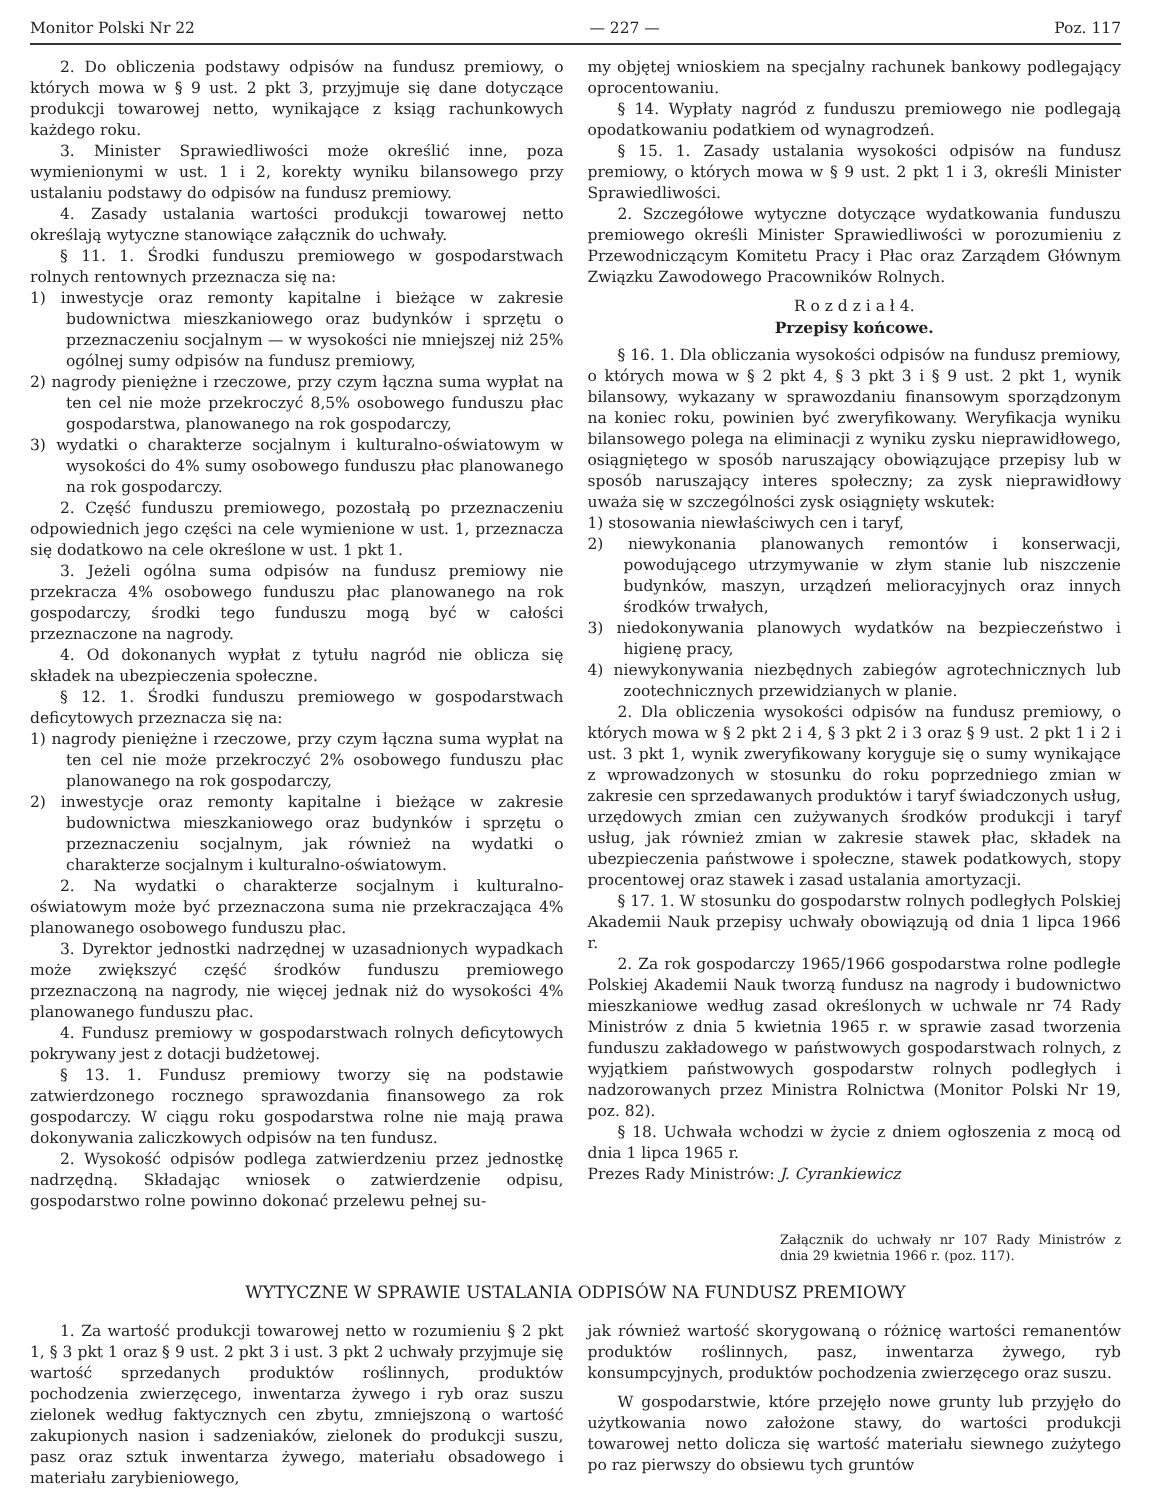Monitor Polski Nr 22 — 227 — Poz. 117
2. Do obliczenia podstawy odpisów na fundusz premiowy, o których mowa w § 9 ust. 2 pkt 3, przyjmuje się dane dotyczące produkcji towarowej netto, wynikające z ksiąg rachunkowych każdego roku.
3. Minister Sprawiedliwości może określić inne, poza wymienionymi w ust. 1 i 2, korekty wyniku bilansowego przy ustalaniu podstawy do odpisów na fundusz premiowy.
4. Zasady ustalania wartości produkcji towarowej netto określają wytyczne stanowiące załącznik do uchwały.
§ 11. 1. Środki funduszu premiowego w gospodarstwach rolnych rentownych przeznacza się na:
1) inwestycje oraz remonty kapitalne i bieżące w zakresie budownictwa mieszkaniowego oraz budynków i sprzętu o przeznaczeniu socjalnym — w wysokości nie mniejszej niż 25% ogólnej sumy odpisów na fundusz premiowy,
2) nagrody pieniężne i rzeczowe, przy czym łączna suma wypłat na ten cel nie może przekroczyć 8,5% osobowego funduszu płac gospodarstwa, planowanego na rok gospodarczy,
3) wydatki o charakterze socjalnym i kulturalno-oświatowym w wysokości do 4% sumy osobowego funduszu płac planowanego na rok gospodarczy.
2. Część funduszu premiowego, pozostałą po przeznaczeniu odpowiednich jego części na cele wymienione w ust. 1, przeznacza się dodatkowo na cele określone w ust. 1 pkt 1.
3. Jeżeli ogólna suma odpisów na fundusz premiowy nie przekracza 4% osobowego funduszu płac planowanego na rok gospodarczy, środki tego funduszu mogą być w całości przeznaczone na nagrody.
4. Od dokonanych wypłat z tytułu nagród nie oblicza się składek na ubezpieczenia społeczne.
§ 12. 1. Środki funduszu premiowego w gospodarstwach deficytowych przeznacza się na:
1) nagrody pieniężne i rzeczowe, przy czym łączna suma wypłat na ten cel nie może przekroczyć 2% osobowego funduszu płac planowanego na rok gospodarczy,
2) inwestycje oraz remonty kapitalne i bieżące w zakresie budownictwa mieszkaniowego oraz budynków i sprzętu o przeznaczeniu socjalnym, jak również na wydatki o charakterze socjalnym i kulturalno-oświatowym.
2. Na wydatki o charakterze socjalnym i kulturalno-oświatowym może być przeznaczona suma nie przekraczająca 4% planowanego osobowego funduszu płac.
3. Dyrektor jednostki nadrzędnej w uzasadnionych wypadkach może zwiększyć część środków funduszu premiowego przeznaczoną na nagrody, nie więcej jednak niż do wysokości 4% planowanego funduszu płac.
4. Fundusz premiowy w gospodarstwach rolnych deficytowych pokrywany jest z dotacji budżetowej.
§ 13. 1. Fundusz premiowy tworzy się na podstawie zatwierdzonego rocznego sprawozdania finansowego za rok gospodarczy. W ciągu roku gospodarstwa rolne nie mają prawa dokonywania zaliczkowych odpisów na ten fundusz.
2. Wysokość odpisów podlega zatwierdzeniu przez jednostkę nadrzędną. Składając wniosek o zatwierdzenie odpisu, gospodarstwo rolne powinno dokonać przelewu pełnej su-
my objętej wnioskiem na specjalny rachunek bankowy podlegający oprocentowaniu.
§ 14. Wypłaty nagród z funduszu premiowego nie podlegają opodatkowaniu podatkiem od wynagrodzeń.
§ 15. 1. Zasady ustalania wysokości odpisów na fundusz premiowy, o których mowa w § 9 ust. 2 pkt 1 i 3, określi Minister Sprawiedliwości.
2. Szczegółowe wytyczne dotyczące wydatkowania funduszu premiowego określi Minister Sprawiedliwości w porozumieniu z Przewodniczącym Komitetu Pracy i Płac oraz Zarządem Głównym Związku Zawodowego Pracowników Rolnych.
R o z d z i a ł 4.
Przepisy końcowe.
§ 16. 1. Dla obliczania wysokości odpisów na fundusz premiowy, o których mowa w § 2 pkt 4, § 3 pkt 3 i § 9 ust. 2 pkt 1, wynik bilansowy, wykazany w sprawozdaniu finansowym sporządzonym na koniec roku, powinien być zweryfikowany. Weryfikacja wyniku bilansowego polega na eliminacji z wyniku zysku nieprawidłowego, osiągniętego w sposób naruszający obowiązujące przepisy lub w sposób naruszający interes społeczny; za zysk nieprawidłowy uważa się w szczególności zysk osiągnięty wskutek:
1) stosowania niewłaściwych cen i taryf,
2) niewykonania planowanych remontów i konserwacji, powodującego utrzymywanie w złym stanie lub niszczenie budynków, maszyn, urządzeń melioracyjnych oraz innych środków trwałych,
3) niedokonywania planowych wydatków na bezpieczeństwo i higienę pracy,
4) niewykonywania niezbędnych zabiegów agrotechnicznych lub zootechnicznych przewidzianych w planie.
2. Dla obliczenia wysokości odpisów na fundusz premiowy, o których mowa w § 2 pkt 2 i 4, § 3 pkt 2 i 3 oraz § 9 ust. 2 pkt 1 i 2 i ust. 3 pkt 1, wynik zweryfikowany koryguje się o sumy wynikające z wprowadzonych w stosunku do roku poprzedniego zmian w zakresie cen sprzedawanych produktów i taryf świadczonych usług, urzędowych zmian cen zużywanych środków produkcji i taryf usług, jak również zmian w zakresie stawek płac, składek na ubezpieczenia państwowe i społeczne, stawek podatkowych, stopy procentowej oraz stawek i zasad ustalania amortyzacji.
§ 17. 1. W stosunku do gospodarstw rolnych podległych Polskiej Akademii Nauk przepisy uchwały obowiązują od dnia 1 lipca 1966 r.
2. Za rok gospodarczy 1965/1966 gospodarstwa rolne podległe Polskiej Akademii Nauk tworzą fundusz na nagrody i budownictwo mieszkaniowe według zasad określonych w uchwale nr 74 Rady Ministrów z dnia 5 kwietnia 1965 r. w sprawie zasad tworzenia funduszu zakładowego w państwowych gospodarstwach rolnych, z wyjątkiem państwowych gospodarstw rolnych podległych i nadzorowanych przez Ministra Rolnictwa (Monitor Polski Nr 19, poz. 82).
§ 18. Uchwała wchodzi w życie z dniem ogłoszenia z mocą od dnia 1 lipca 1965 r.
Prezes Rady Ministrów: J. Cyrankiewicz
Załącznik do uchwały nr 107 Rady Ministrów z dnia 29 kwietnia 1966 r. (poz. 117).
WYTYCZNE W SPRAWIE USTALANIA ODPISÓW NA FUNDUSZ PREMIOWY
1. Za wartość produkcji towarowej netto w rozumieniu § 2 pkt 1, § 3 pkt 1 oraz § 9 ust. 2 pkt 3 i ust. 3 pkt 2 uchwały przyjmuje się wartość sprzedanych produktów roślinnych, produktów pochodzenia zwierzęcego, inwentarza żywego i ryb oraz suszu zielonek według faktycznych cen zbytu, zmniejszoną o wartość zakupionych nasion i sadzeniaków, zielonek do produkcji suszu, pasz oraz sztuk inwentarza żywego, materiału obsadowego i materiału zarybieniowego,
jak również wartość skorygowaną o różnicę wartości remanentów produktów roślinnych, pasz, inwentarza żywego, ryb konsumpcyjnych, produktów pochodzenia zwierzęcego oraz suszu.
W gospodarstwie, które przejęło nowe grunty lub przyjęło do użytkowania nowo założone stawy, do wartości produkcji towarowej netto dolicza się wartość materiału siewnego zużytego po raz pierwszy do obsiewu tych gruntów